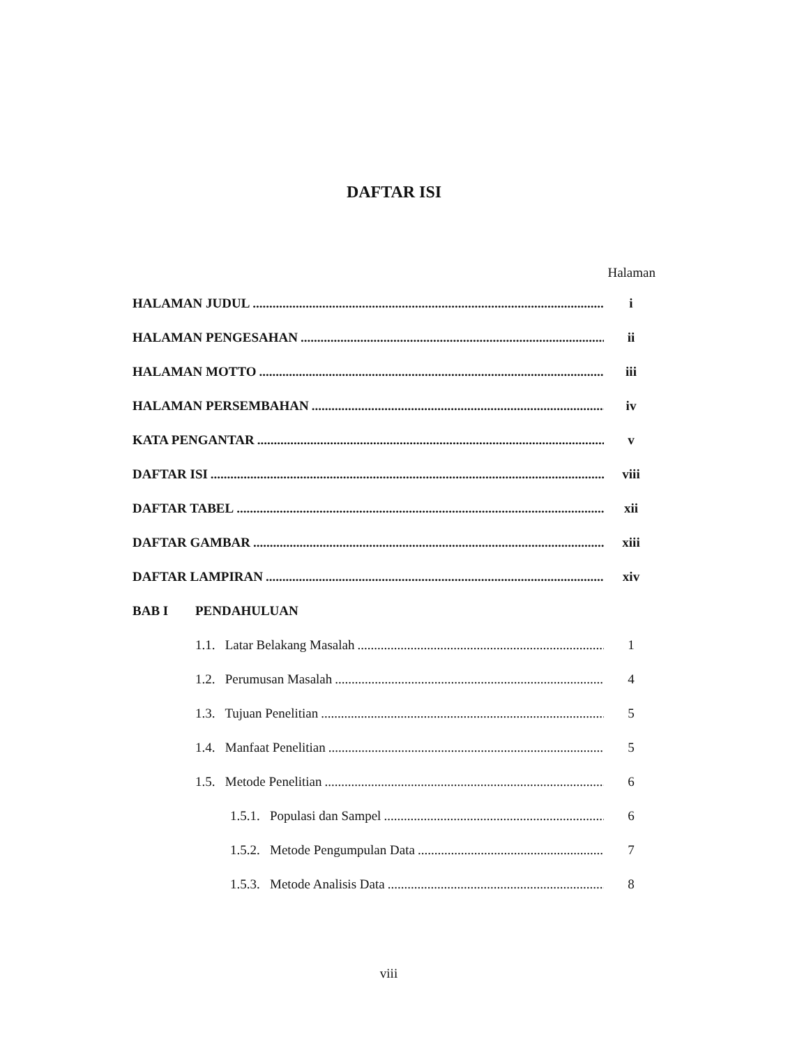DAFTAR ISI
Halaman
HALAMAN JUDUL i
HALAMAN PENGESAHAN ii
HALAMAN MOTTO iii
HALAMAN PERSEMBAHAN iv
KATA PENGANTAR v
DAFTAR ISI viii
DAFTAR TABEL xii
DAFTAR GAMBAR xiii
DAFTAR LAMPIRAN xiv
BAB I PENDAHULUAN
1.1. Latar Belakang Masalah 1
1.2. Perumusan Masalah 4
1.3. Tujuan Penelitian 5
1.4. Manfaat Penelitian 5
1.5. Metode Penelitian 6
1.5.1. Populasi dan Sampel 6
1.5.2. Metode Pengumpulan Data 7
1.5.3. Metode Analisis Data 8
viii